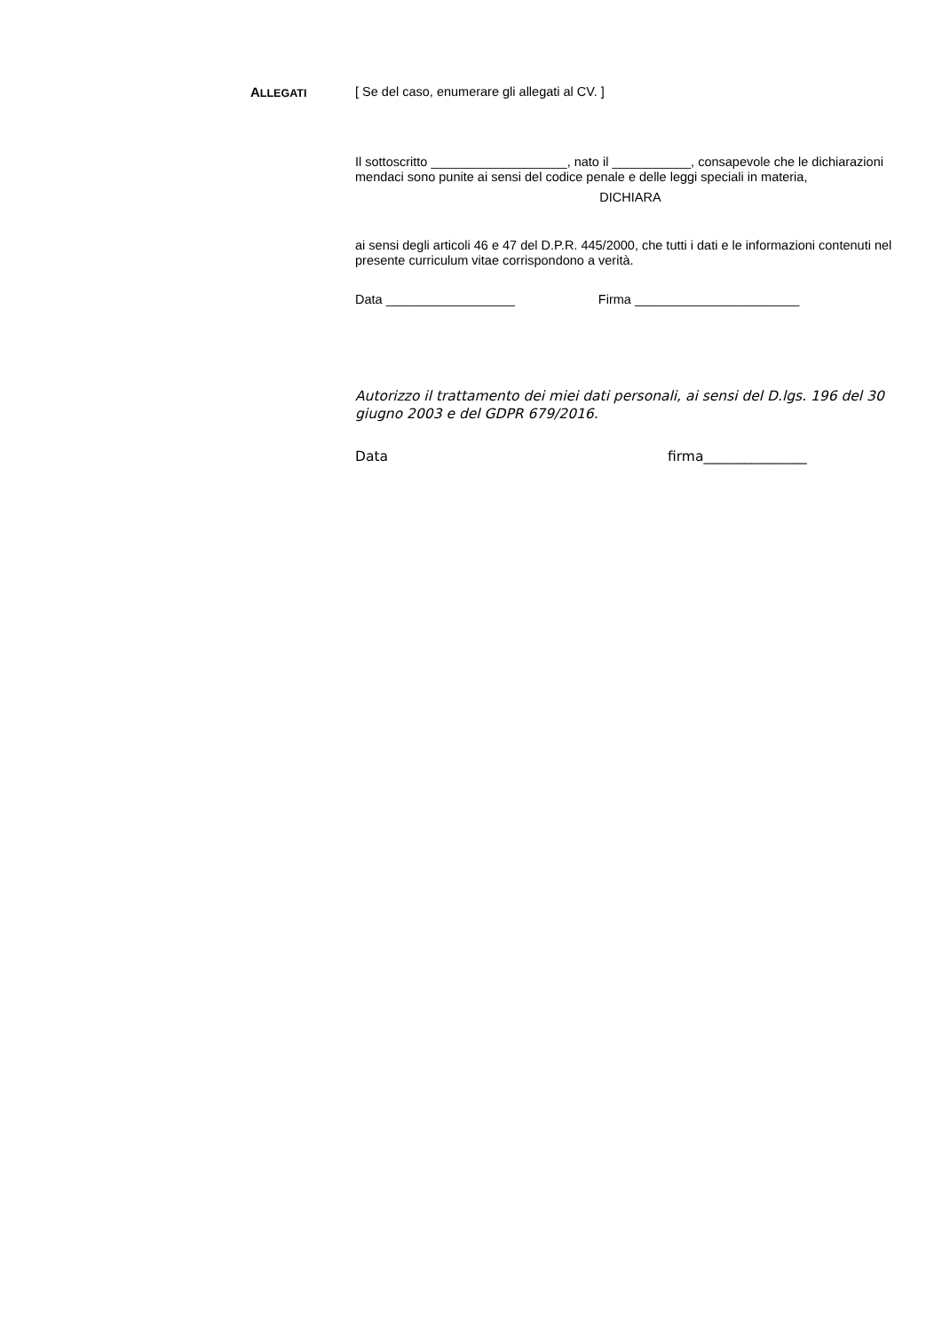ALLEGATI
[ Se del caso, enumerare gli allegati al CV. ]
Il sottoscritto ___________________, nato il ___________, consapevole che le dichiarazioni mendaci sono punite ai sensi del codice penale e delle leggi speciali in materia,
DICHIARA
ai sensi degli articoli 46 e 47 del D.P.R. 445/2000, che tutti i dati e le informazioni contenuti nel presente curriculum vitae corrispondono a verità.
Data __________________ Firma _______________________
Autorizzo il trattamento dei miei dati personali, ai sensi del D.lgs. 196 del 30 giugno 2003 e del GDPR 679/2016.
Data firma_______________